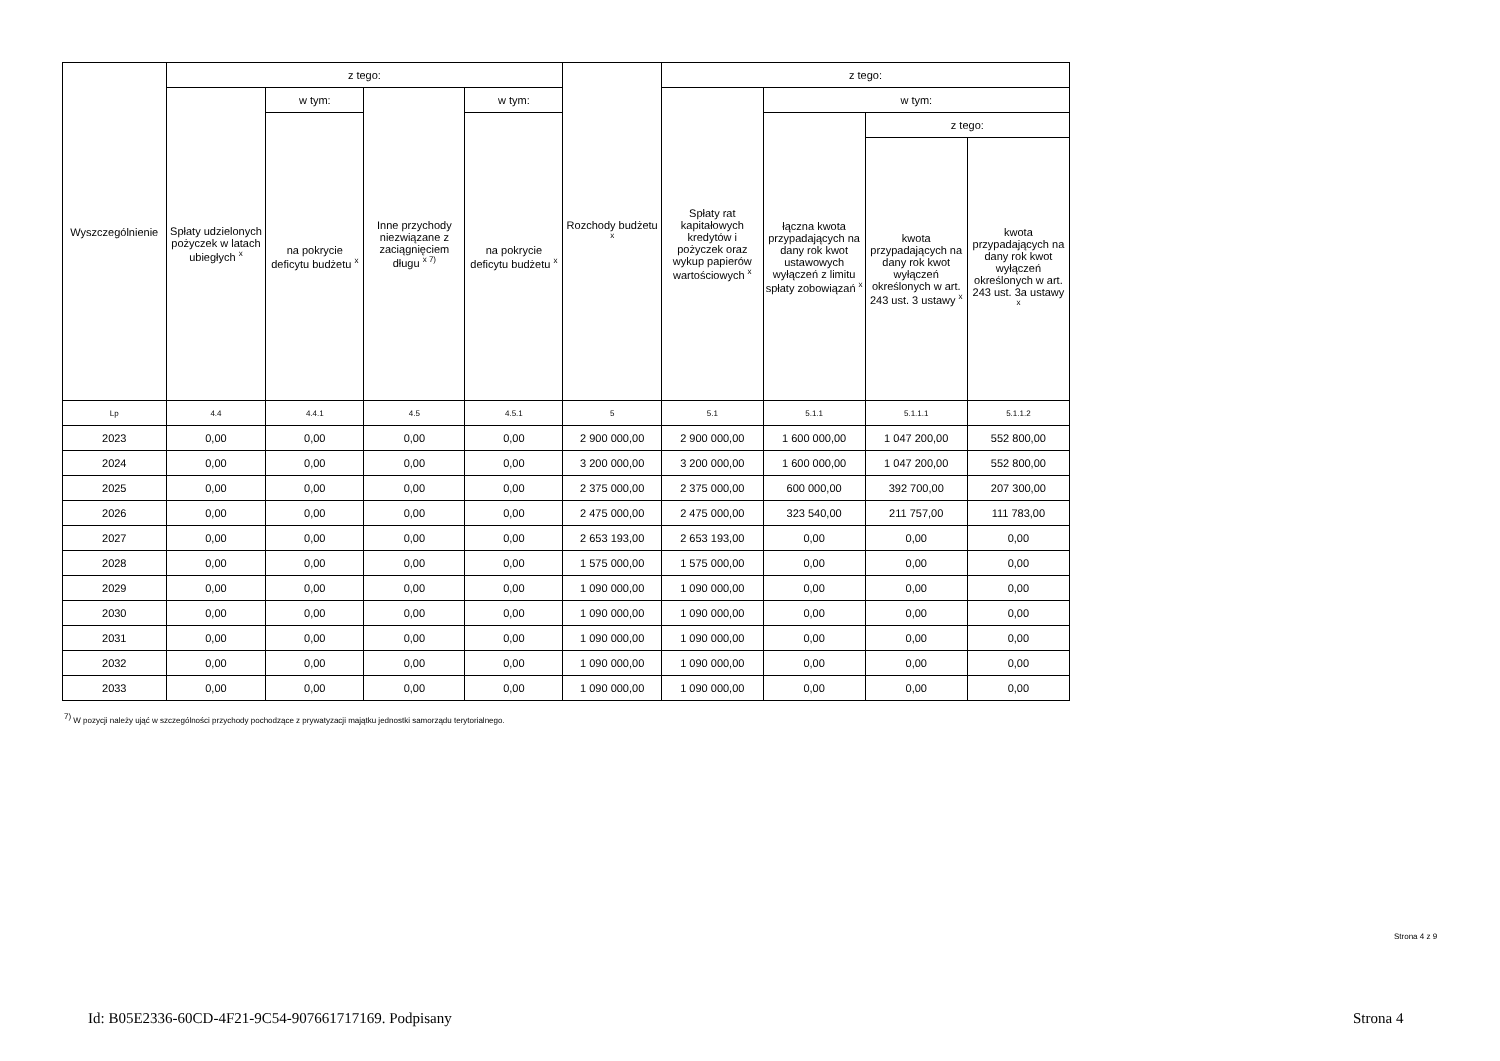| Wyszczególnienie | z tego: | | | | Rozchody budżetu <sup>x</sup> | z tego: | | | |
| --- | --- | --- | --- | --- | --- | --- | --- | --- | --- |
| | Spłaty udzielonych pożyczek w latach ubiegłych <sup>x</sup> | w tym: | Inne przychody niezwiązane z zaciągnięciem długu <sup>x 7)</sup> | w tym: | | Spłaty rat kapitałowych kredytów i pożyczek oraz wykup papierów wartościowych <sup>x</sup> | w tym: | | |
| | | na pokrycie deficytu budżetu <sup>x</sup> | | na pokrycie deficytu budżetu <sup>x</sup> | | | łączna kwota przypadających na dany rok kwot ustawowych wyłączeń z limitu spłaty zobowiązań <sup>x</sup> | z tego: | |
| | | | | | | | | kwota przypadających na dany rok kwot wyłączeń określonych w art. 243 ust. 3 ustawy <sup>x</sup> | kwota przypadających na dany rok kwot wyłączeń określonych w art. 243 ust. 3a ustawy <sup>x</sup> |
| Lp | 4.4 | 4.4.1 | 4.5 | 4.5.1 | 5 | 5.1 | 5.1.1 | 5.1.1.1 | 5.1.1.2 |
| 2023 | 0,00 | 0,00 | 0,00 | 0,00 | 2 900 000,00 | 2 900 000,00 | 1 600 000,00 | 1 047 200,00 | 552 800,00 |
| 2024 | 0,00 | 0,00 | 0,00 | 0,00 | 3 200 000,00 | 3 200 000,00 | 1 600 000,00 | 1 047 200,00 | 552 800,00 |
| 2025 | 0,00 | 0,00 | 0,00 | 0,00 | 2 375 000,00 | 2 375 000,00 | 600 000,00 | 392 700,00 | 207 300,00 |
| 2026 | 0,00 | 0,00 | 0,00 | 0,00 | 2 475 000,00 | 2 475 000,00 | 323 540,00 | 211 757,00 | 111 783,00 |
| 2027 | 0,00 | 0,00 | 0,00 | 0,00 | 2 653 193,00 | 2 653 193,00 | 0,00 | 0,00 | 0,00 |
| 2028 | 0,00 | 0,00 | 0,00 | 0,00 | 1 575 000,00 | 1 575 000,00 | 0,00 | 0,00 | 0,00 |
| 2029 | 0,00 | 0,00 | 0,00 | 0,00 | 1 090 000,00 | 1 090 000,00 | 0,00 | 0,00 | 0,00 |
| 2030 | 0,00 | 0,00 | 0,00 | 0,00 | 1 090 000,00 | 1 090 000,00 | 0,00 | 0,00 | 0,00 |
| 2031 | 0,00 | 0,00 | 0,00 | 0,00 | 1 090 000,00 | 1 090 000,00 | 0,00 | 0,00 | 0,00 |
| 2032 | 0,00 | 0,00 | 0,00 | 0,00 | 1 090 000,00 | 1 090 000,00 | 0,00 | 0,00 | 0,00 |
| 2033 | 0,00 | 0,00 | 0,00 | 0,00 | 1 090 000,00 | 1 090 000,00 | 0,00 | 0,00 | 0,00 |
<sup>7)</sup> W pozycji należy ująć w szczególności przychody pochodzące z prywatyzacji majątku jednostki samorządu terytorialnego.
Strona 4 z 9
Id: B05E2336-60CD-4F21-9C54-907661717169. Podpisany
Strona 4